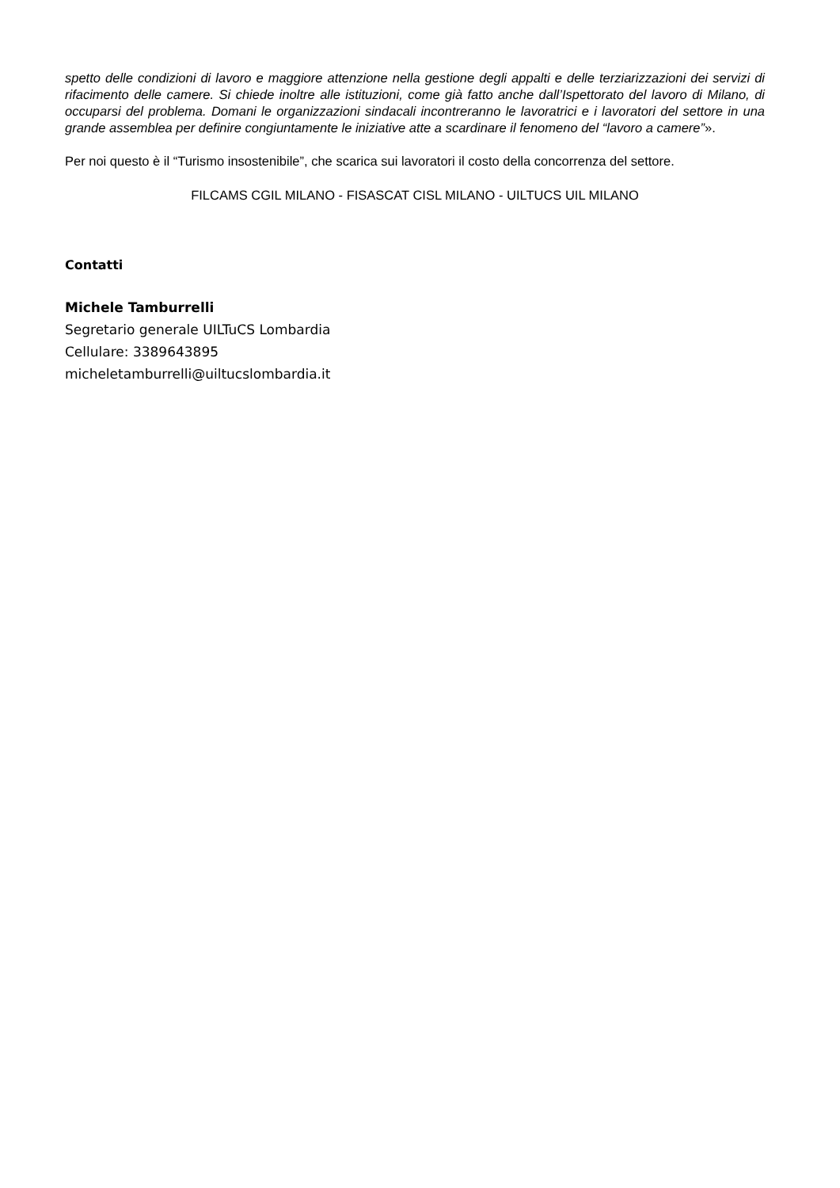spetto delle condizioni di lavoro e maggiore attenzione nella gestione degli appalti e delle terziarizzazioni dei servizi di rifacimento delle camere. Si chiede inoltre alle istituzioni, come già fatto anche dall’Ispettorato del lavoro di Milano, di occuparsi del problema. Domani le organizzazioni sindacali incontreranno le lavoratrici e i lavoratori del settore in una grande assemblea per definire congiuntamente le iniziative atte a scardinare il fenomeno del “lavoro a camere”».
Per noi questo è il “Turismo insostenibile”, che scarica sui lavoratori il costo della concorrenza del settore.
FILCAMS CGIL MILANO - FISASCAT CISL MILANO - UILTUCS UIL MILANO
Contatti
Michele Tamburrelli
Segretario generale UILTuCS Lombardia
Cellulare: 3389643895
micheletamburrelli@uiltucslombardia.it